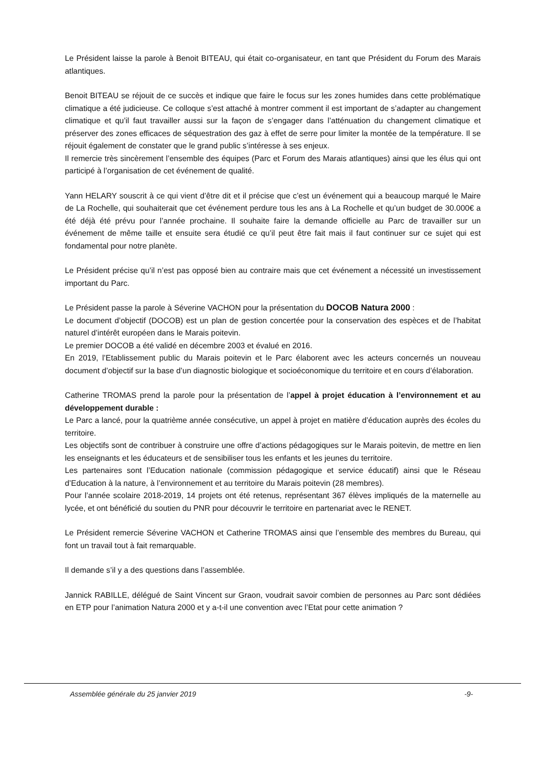Le Président laisse la parole à Benoit BITEAU, qui était co-organisateur, en tant que Président du Forum des Marais atlantiques.
Benoit BITEAU se réjouit de ce succès et indique que faire le focus sur les zones humides dans cette problématique climatique a été judicieuse. Ce colloque s’est attaché à montrer comment il est important de s’adapter au changement climatique et qu’il faut travailler aussi sur la façon de s’engager dans l’atténuation du changement climatique et préserver des zones efficaces de séquestration des gaz à effet de serre pour limiter la montée de la température. Il se réjouit également de constater que le grand public s’intéresse à ses enjeux.
Il remercie très sincèrement l’ensemble des équipes (Parc et Forum des Marais atlantiques) ainsi que les élus qui ont participé à l’organisation de cet événement de qualité.
Yann HELARY souscrit à ce qui vient d’être dit et il précise que c’est un événement qui a beaucoup marqué le Maire de La Rochelle, qui souhaiterait que cet événement perdure tous les ans à La Rochelle et qu’un budget de 30.000€ a été déjà été prévu pour l’année prochaine. Il souhaite faire la demande officielle au Parc de travailler sur un événement de même taille et ensuite sera étudié ce qu’il peut être fait mais il faut continuer sur ce sujet qui est fondamental pour notre planète.
Le Président précise qu’il n’est pas opposé bien au contraire mais que cet événement a nécessité un investissement important du Parc.
Le Président passe la parole à Séverine VACHON pour la présentation du DOCOB Natura 2000 :
Le document d’objectif (DOCOB) est un plan de gestion concertée pour la conservation des espèces et de l’habitat naturel d’intérêt européen dans le Marais poitevin.
Le premier DOCOB a été validé en décembre 2003 et évalué en 2016.
En 2019, l’Etablissement public du Marais poitevin et le Parc élaborent avec les acteurs concernés un nouveau document d’objectif sur la base d’un diagnostic biologique et socioéconomique du territoire et en cours d’élaboration.
Catherine TROMAS prend la parole pour la présentation de l’appel à projet éducation à l’environnement et au développement durable :
Le Parc a lancé, pour la quatrième année consécutive, un appel à projet en matière d’éducation auprès des écoles du territoire.
Les objectifs sont de contribuer à construire une offre d’actions pédagogiques sur le Marais poitevin, de mettre en lien les enseignants et les éducateurs et de sensibiliser tous les enfants et les jeunes du territoire.
Les partenaires sont l’Education nationale (commission pédagogique et service éducatif) ainsi que le Réseau d’Education à la nature, à l’environnement et au territoire du Marais poitevin (28 membres).
Pour l’année scolaire 2018-2019, 14 projets ont été retenus, représentant 367 élèves impliqués de la maternelle au lycée, et ont bénéficié du soutien du PNR pour découvrir le territoire en partenariat avec le RENET.
Le Président remercie Séverine VACHON et Catherine TROMAS ainsi que l’ensemble des membres du Bureau, qui font un travail tout à fait remarquable.
Il demande s’il y a des questions dans l’assemblée.
Jannick RABILLE, délégué de Saint Vincent sur Graon, voudrait savoir combien de personnes au Parc sont dédiées en ETP pour l’animation Natura 2000 et y a-t-il une convention avec l’Etat pour cette animation ?
Assemblée générale du 25 janvier 2019 -9-